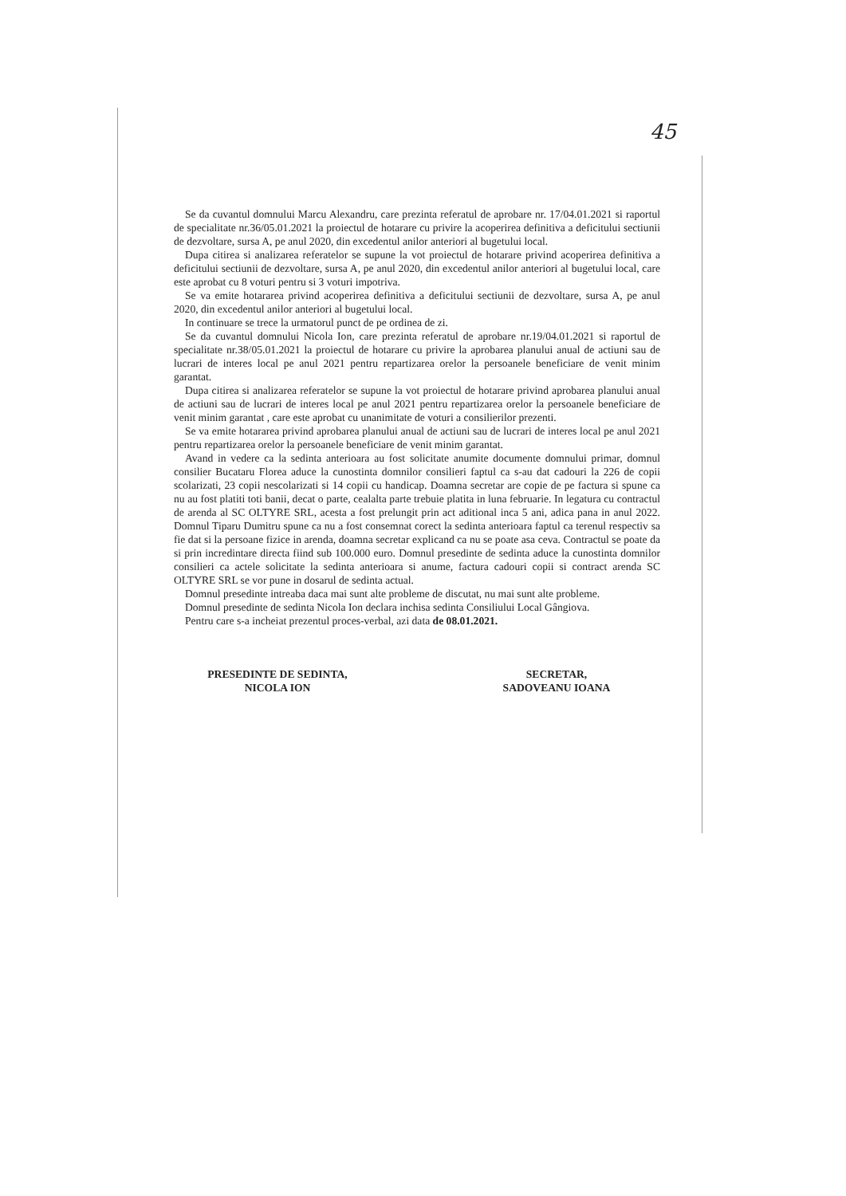45
Se da cuvantul domnului Marcu Alexandru, care prezinta referatul de aprobare nr. 17/04.01.2021 si raportul de specialitate nr.36/05.01.2021 la proiectul de hotarare cu privire la acoperirea definitiva a deficitului sectiunii de dezvoltare, sursa A, pe anul 2020, din excedentul anilor anteriori al bugetului local.
Dupa citirea si analizarea referatelor se supune la vot proiectul de hotarare privind acoperirea definitiva a deficitului sectiunii de dezvoltare, sursa A, pe anul 2020, din excedentul anilor anteriori al bugetului local, care este aprobat cu 8 voturi pentru si 3 voturi impotriva.
Se va emite hotararea privind acoperirea definitiva a deficitului sectiunii de dezvoltare, sursa A, pe anul 2020, din excedentul anilor anteriori al bugetului local.
In continuare se trece la urmatorul punct de pe ordinea de zi.
Se da cuvantul domnului Nicola Ion, care prezinta referatul de aprobare nr.19/04.01.2021 si raportul de specialitate nr.38/05.01.2021 la proiectul de hotarare cu privire la aprobarea planului anual de actiuni sau de lucrari de interes local pe anul 2021 pentru repartizarea orelor la persoanele beneficiare de venit minim garantat.
Dupa citirea si analizarea referatelor se supune la vot proiectul de hotarare privind aprobarea planului anual de actiuni sau de lucrari de interes local pe anul 2021 pentru repartizarea orelor la persoanele beneficiare de venit minim garantat , care este aprobat cu unanimitate de voturi a consilierilor prezenti.
Se va emite hotararea privind aprobarea planului anual de actiuni sau de lucrari de interes local pe anul 2021 pentru repartizarea orelor la persoanele beneficiare de venit minim garantat.
Avand in vedere ca la sedinta anterioara au fost solicitate anumite documente domnului primar, domnul consilier Bucataru Florea aduce la cunostinta domnilor consilieri faptul ca s-au dat cadouri la 226 de copii scolarizati, 23 copii nescolarizati si 14 copii cu handicap. Doamna secretar are copie de pe factura si spune ca nu au fost platiti toti banii, decat o parte, cealalta parte trebuie platita in luna februarie. In legatura cu contractul de arenda al SC OLTYRE SRL, acesta a fost prelungit prin act aditional inca 5 ani, adica pana in anul 2022. Domnul Tiparu Dumitru spune ca nu a fost consemnat corect la sedinta anterioara faptul ca terenul respectiv sa fie dat si la persoane fizice in arenda, doamna secretar explicand ca nu se poate asa ceva. Contractul se poate da si prin incredintare directa fiind sub 100.000 euro. Domnul presedinte de sedinta aduce la cunostinta domnilor consilieri ca actele solicitate la sedinta anterioara si anume, factura cadouri copii si contract arenda SC OLTYRE SRL se vor pune in dosarul de sedinta actual.
Domnul presedinte intreaba daca mai sunt alte probleme de discutat, nu mai sunt alte probleme.
Domnul presedinte de sedinta Nicola Ion declara inchisa sedinta Consiliului Local Gângiova.
Pentru care s-a incheiat prezentul proces-verbal, azi data de 08.01.2021.
PRESEDINTE DE SEDINTA,
NICOLA ION
SECRETAR,
SADOVEANU IOANA